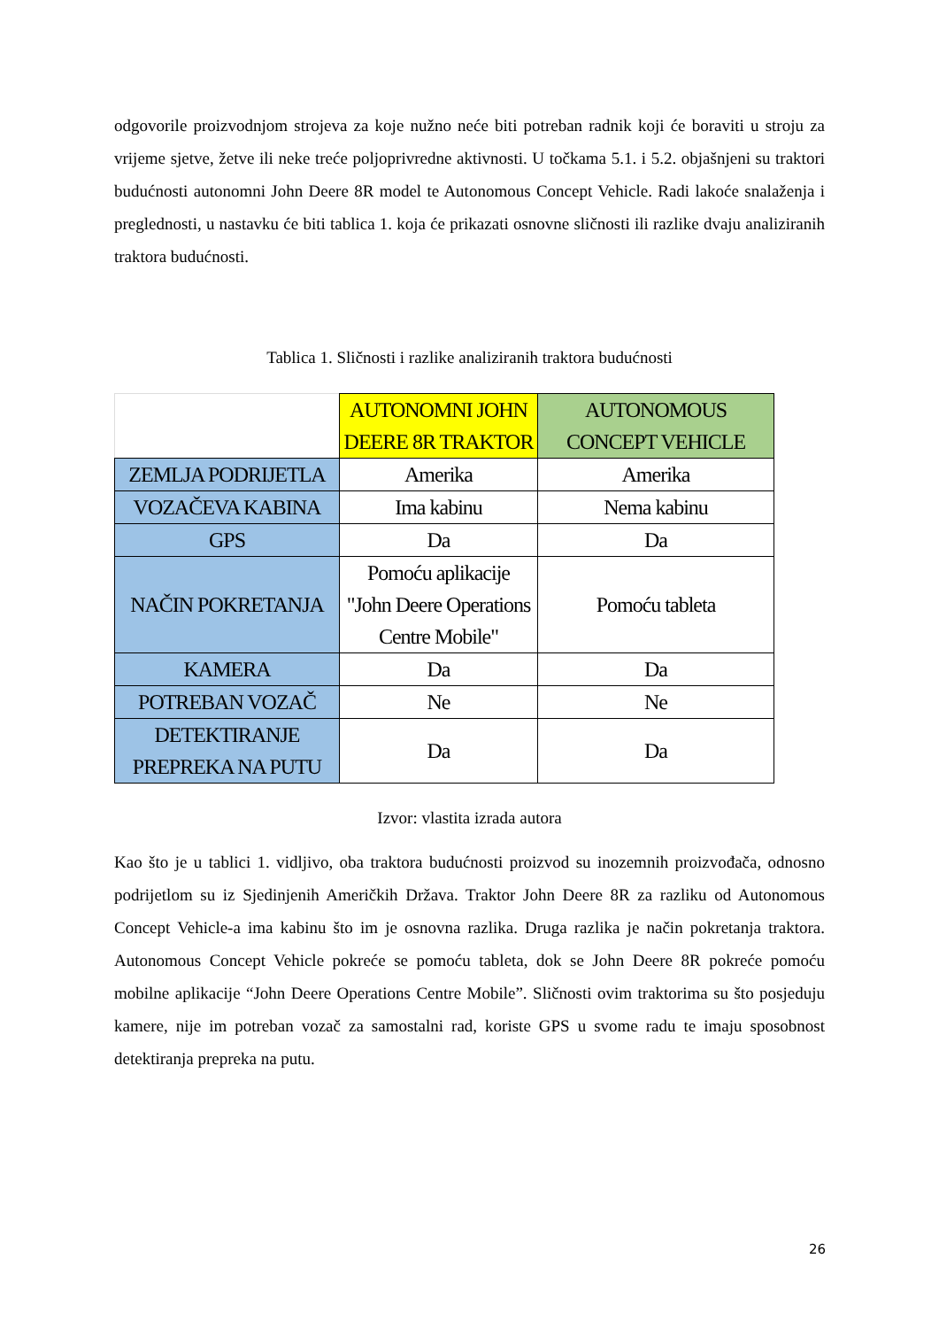odgovorile proizvodnjom strojeva za koje nužno neće biti potreban radnik koji će boraviti u stroju za vrijeme sjetve, žetve ili neke treće poljoprivredne aktivnosti. U točkama 5.1. i 5.2. objašnjeni su traktori budućnosti autonomni John Deere 8R model te Autonomous Concept Vehicle. Radi lakoće snalaženja i preglednosti, u nastavku će biti tablica 1. koja će prikazati osnovne sličnosti ili razlike dvaju analiziranih traktora budućnosti.
Tablica 1. Sličnosti i razlike analiziranih traktora budućnosti
| | AUTONOMNI JOHN DEERE 8R TRAKTOR | AUTONOMOUS CONCEPT VEHICLE |
| --- | --- | --- |
| ZEMLJA PODRIJETLA | Amerika | Amerika |
| VOZAČEVA KABINA | Ima kabinu | Nema kabinu |
| GPS | Da | Da |
| NAČIN POKRETANJA | Pomoću aplikacije "John Deere Operations Centre Mobile" | Pomoću tableta |
| KAMERA | Da | Da |
| POTREBAN VOZAČ | Ne | Ne |
| DETEKTIRANJE PREPREKA NA PUTU | Da | Da |
Izvor: vlastita izrada autora
Kao što je u tablici 1. vidljivo, oba traktora budućnosti proizvod su inozemnih proizvođača, odnosno podrijetlom su iz Sjedinjenih Američkih Država. Traktor John Deere 8R za razliku od Autonomous Concept Vehicle-a ima kabinu što im je osnovna razlika. Druga razlika je način pokretanja traktora. Autonomous Concept Vehicle pokreće se pomoću tableta, dok se John Deere 8R pokreće pomoću mobilne aplikacije “John Deere Operations Centre Mobile”. Sličnosti ovim traktorima su što posjeduju kamere, nije im potreban vozač za samostalni rad, koriste GPS u svome radu te imaju sposobnost detektiranja prepreka na putu.
26